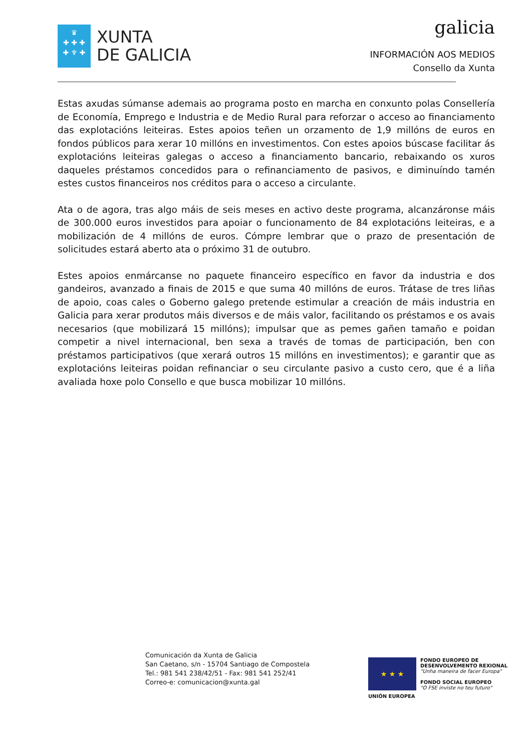♛
✚ ✚ ✚
✚ ♆ ✚
XUNTA
DE GALICIA
galicia
INFORMACIÓN AOS MEDIOS
Consello da Xunta
Estas axudas súmanse ademais ao programa posto en marcha en conxunto polas Consellería de Economía, Emprego e Industria e de Medio Rural para reforzar o acceso ao financiamento das explotacións leiteiras. Estes apoios teñen un orzamento de 1,9 millóns de euros en fondos públicos para xerar 10 millóns en investimentos. Con estes apoios búscase facilitar ás explotacións leiteiras galegas o acceso a financiamento bancario, rebaixando os xuros daqueles préstamos concedidos para o refinanciamento de pasivos, e diminuíndo tamén estes custos financeiros nos créditos para o acceso a circulante.
Ata o de agora, tras algo máis de seis meses en activo deste programa, alcanzáronse máis de 300.000 euros investidos para apoiar o funcionamento de 84 explotacións leiteiras, e a mobilización de 4 millóns de euros. Cómpre lembrar que o prazo de presentación de solicitudes estará aberto ata o próximo 31 de outubro.
Estes apoios enmárcanse no paquete financeiro específico en favor da industria e dos gandeiros, avanzado a finais de 2015 e que suma 40 millóns de euros. Trátase de tres liñas de apoio, coas cales o Goberno galego pretende estimular a creación de máis industria en Galicia para xerar produtos máis diversos e de máis valor, facilitando os préstamos e os avais necesarios (que mobilizará 15 millóns); impulsar que as pemes gañen tamaño e poidan competir a nivel internacional, ben sexa a través de tomas de participación, ben con préstamos participativos (que xerará outros 15 millóns en investimentos); e garantir que as explotacións leiteiras poidan refinanciar o seu circulante pasivo a custo cero, que é a liña avaliada hoxe polo Consello e que busca mobilizar 10 millóns.
Comunicación da Xunta de Galicia
San Caetano, s/n - 15704 Santiago de Compostela
Tel.: 981 541 238/42/51 - Fax: 981 541 252/41
Correo-e: comunicacion@xunta.gal
★ ★ ★
UNIÓN EUROPEA
FONDO EUROPEO DE
DESENVOLVEMENTO REXIONAL
"Unha maneira de facer Europa"
FONDO SOCIAL EUROPEO
"O FSE inviste no teu futuro"